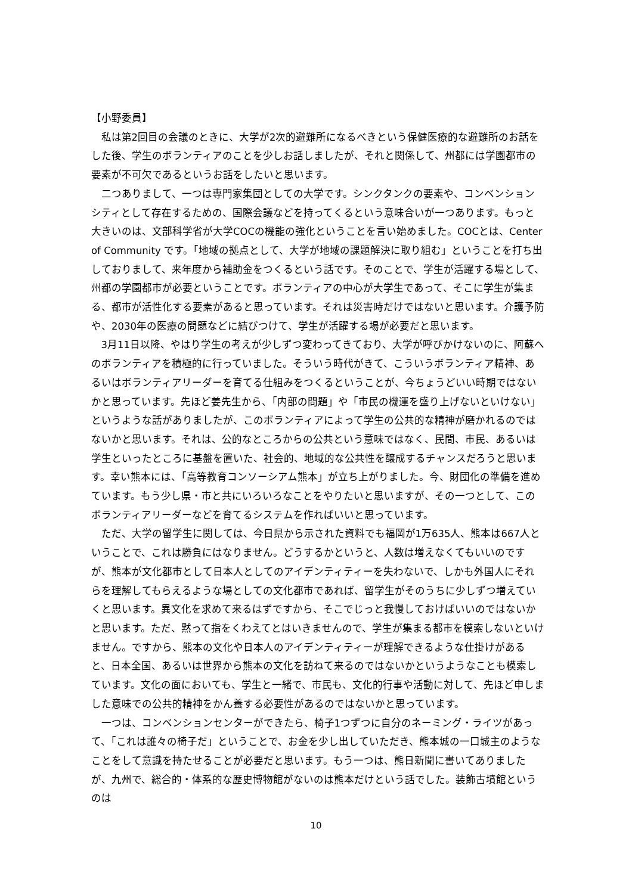【小野委員】
私は第2回目の会議のときに、大学が2次的避難所になるべきという保健医療的な避難所のお話をした後、学生のボランティアのことを少しお話しましたが、それと関係して、州都には学園都市の要素が不可欠であるというお話をしたいと思います。
二つありまして、一つは専門家集団としての大学です。シンクタンクの要素や、コンベンションシティとして存在するための、国際会議などを持ってくるという意味合いが一つあります。もっと大きいのは、文部科学省が大学COCの機能の強化ということを言い始めました。COCとは、Center of Community です。「地域の拠点として、大学が地域の課題解決に取り組む」ということを打ち出しておりまして、来年度から補助金をつくるという話です。そのことで、学生が活躍する場として、州都の学園都市が必要ということです。ボランティアの中心が大学生であって、そこに学生が集まる、都市が活性化する要素があると思っています。それは災害時だけではないと思います。介護予防や、2030年の医療の問題などに結びつけて、学生が活躍する場が必要だと思います。
3月11日以降、やはり学生の考えが少しずつ変わってきており、大学が呼びかけないのに、阿蘇へのボランティアを積極的に行っていました。そういう時代がきて、こういうボランティア精神、あるいはボランティアリーダーを育てる仕組みをつくるということが、今ちょうどいい時期ではないかと思っています。先ほど姜先生から、「内部の問題」や「市民の機運を盛り上げないといけない」というような話がありましたが、このボランティアによって学生の公共的な精神が磨かれるのではないかと思います。それは、公的なところからの公共という意味ではなく、民間、市民、あるいは学生といったところに基盤を置いた、社会的、地域的な公共性を醸成するチャンスだろうと思います。幸い熊本には、「高等教育コンソーシアム熊本」が立ち上がりました。今、財団化の準備を進めています。もう少し県・市と共にいろいろなことをやりたいと思いますが、その一つとして、このボランティアリーダーなどを育てるシステムを作ればいいと思っています。
ただ、大学の留学生に関しては、今日県から示された資料でも福岡が1万635人、熊本は667人ということで、これは勝負にはなりません。どうするかというと、人数は増えなくてもいいのですが、熊本が文化都市として日本人としてのアイデンティティーを失わないで、しかも外国人にそれらを理解してもらえるような場としての文化都市であれば、留学生がそのうちに少しずつ増えていくと思います。異文化を求めて来るはずですから、そこでじっと我慢しておけばいいのではないかと思います。ただ、黙って指をくわえてとはいきませんので、学生が集まる都市を模索しないといけません。ですから、熊本の文化や日本人のアイデンティティーが理解できるような仕掛けがあると、日本全国、あるいは世界から熊本の文化を訪ねて来るのではないかというようなことも模索しています。文化の面においても、学生と一緒で、市民も、文化的行事や活動に対して、先ほど申しました意味での公共的精神をかん養する必要性があるのではないかと思っています。
一つは、コンベンションセンターができたら、椅子1つずつに自分のネーミング・ライツがあって、「これは誰々の椅子だ」ということで、お金を少し出していただき、熊本城の一口城主のようなことをして意識を持たせることが必要だと思います。もう一つは、熊日新聞に書いてありましたが、九州で、総合的・体系的な歴史博物館がないのは熊本だけという話でした。装飾古墳館というのは
10